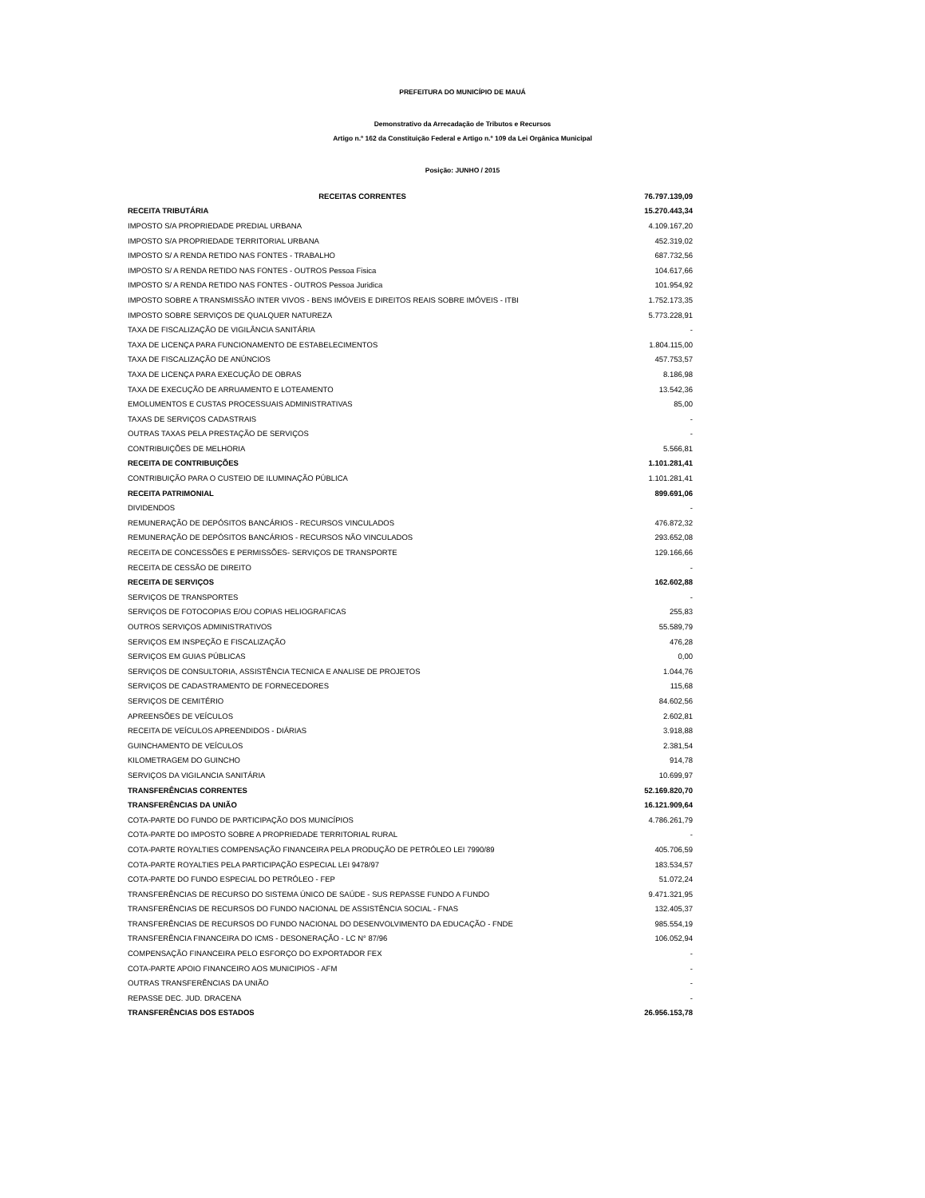PREFEITURA DO MUNICÍPIO DE MAUÁ
Demonstrativo da Arrecadação de Tributos e Recursos
Artigo n.º 162 da Constituição Federal e Artigo n.º 109 da Lei Orgânica Municipal
Posição: JUNHO / 2015
| RECEITAS CORRENTES | 76.797.139,09 |
| RECEITA TRIBUTÁRIA | 15.270.443,34 |
| IMPOSTO S/A PROPRIEDADE PREDIAL URBANA | 4.109.167,20 |
| IMPOSTO S/A PROPRIEDADE TERRITORIAL URBANA | 452.319,02 |
| IMPOSTO S/ A RENDA RETIDO NAS FONTES - TRABALHO | 687.732,56 |
| IMPOSTO S/ A RENDA RETIDO NAS FONTES - OUTROS Pessoa Fisica | 104.617,66 |
| IMPOSTO S/ A RENDA RETIDO NAS FONTES - OUTROS Pessoa Juridica | 101.954,92 |
| IMPOSTO SOBRE A TRANSMISSÃO INTER VIVOS - BENS IMÓVEIS E DIREITOS REAIS SOBRE IMÓVEIS - ITBI | 1.752.173,35 |
| IMPOSTO SOBRE SERVIÇOS DE QUALQUER NATUREZA | 5.773.228,91 |
| TAXA DE FISCALIZAÇÃO DE VIGILÂNCIA SANITÁRIA | - |
| TAXA DE LICENÇA PARA FUNCIONAMENTO DE ESTABELECIMENTOS | 1.804.115,00 |
| TAXA DE FISCALIZAÇÃO DE ANÚNCIOS | 457.753,57 |
| TAXA DE LICENÇA PARA EXECUÇÃO DE OBRAS | 8.186,98 |
| TAXA DE EXECUÇÃO DE ARRUAMENTO E LOTEAMENTO | 13.542,36 |
| EMOLUMENTOS E CUSTAS PROCESSUAIS ADMINISTRATIVAS | 85,00 |
| TAXAS DE SERVIÇOS CADASTRAIS | - |
| OUTRAS TAXAS PELA PRESTAÇÃO DE SERVIÇOS | - |
| CONTRIBUIÇÕES DE MELHORIA | 5.566,81 |
| RECEITA DE CONTRIBUIÇÕES | 1.101.281,41 |
| CONTRIBUIÇÃO PARA O CUSTEIO DE ILUMINAÇÃO PÚBLICA | 1.101.281,41 |
| RECEITA PATRIMONIAL | 899.691,06 |
| DIVIDENDOS | - |
| REMUNERAÇÃO DE DEPÓSITOS BANCÁRIOS - RECURSOS VINCULADOS | 476.872,32 |
| REMUNERAÇÃO DE DEPÓSITOS BANCÁRIOS - RECURSOS NÃO VINCULADOS | 293.652,08 |
| RECEITA DE CONCESSÕES E PERMISSÕES- SERVIÇOS DE TRANSPORTE | 129.166,66 |
| RECEITA DE CESSÃO DE DIREITO | - |
| RECEITA DE SERVIÇOS | 162.602,88 |
| SERVIÇOS DE TRANSPORTES | - |
| SERVIÇOS DE FOTOCOPIAS E/OU COPIAS HELIOGRAFICAS | 255,83 |
| OUTROS SERVIÇOS ADMINISTRATIVOS | 55.589,79 |
| SERVIÇOS EM INSPEÇÃO E FISCALIZAÇÃO | 476,28 |
| SERVIÇOS EM GUIAS PÚBLICAS | 0,00 |
| SERVIÇOS DE CONSULTORIA, ASSISTÊNCIA TECNICA E ANALISE DE PROJETOS | 1.044,76 |
| SERVIÇOS DE CADASTRAMENTO DE FORNECEDORES | 115,68 |
| SERVIÇOS DE CEMITÉRIO | 84.602,56 |
| APREENSÕES DE VEÍCULOS | 2.602,81 |
| RECEITA DE VEÍCULOS APREENDIDOS - DIÁRIAS | 3.918,88 |
| GUINCHAMENTO DE VEÍCULOS | 2.381,54 |
| KILOMETRAGEM DO GUINCHO | 914,78 |
| SERVIÇOS DA VIGILANCIA SANITÁRIA | 10.699,97 |
| TRANSFERÊNCIAS CORRENTES | 52.169.820,70 |
| TRANSFERÊNCIAS DA UNIÃO | 16.121.909,64 |
| COTA-PARTE DO FUNDO DE PARTICIPAÇÃO DOS MUNICÍPIOS | 4.786.261,79 |
| COTA-PARTE DO IMPOSTO SOBRE A PROPRIEDADE TERRITORIAL RURAL | - |
| COTA-PARTE ROYALTIES COMPENSAÇÃO FINANCEIRA PELA PRODUÇÃO DE PETRÓLEO LEI 7990/89 | 405.706,59 |
| COTA-PARTE ROYALTIES PELA PARTICIPAÇÃO ESPECIAL LEI 9478/97 | 183.534,57 |
| COTA-PARTE DO FUNDO ESPECIAL DO PETRÓLEO - FEP | 51.072,24 |
| TRANSFERÊNCIAS DE RECURSO DO SISTEMA ÚNICO DE SAÚDE - SUS REPASSE FUNDO A FUNDO | 9.471.321,95 |
| TRANSFERÊNCIAS DE RECURSOS DO FUNDO NACIONAL DE ASSISTÊNCIA SOCIAL - FNAS | 132.405,37 |
| TRANSFERÊNCIAS DE RECURSOS DO FUNDO NACIONAL DO DESENVOLVIMENTO DA EDUCAÇÃO - FNDE | 985.554,19 |
| TRANSFERÊNCIA FINANCEIRA DO ICMS - DESONERAÇÃO - LC N° 87/96 | 106.052,94 |
| COMPENSAÇÃO FINANCEIRA PELO ESFORÇO DO EXPORTADOR FEX | - |
| COTA-PARTE APOIO FINANCEIRO AOS MUNICIPIOS - AFM | - |
| OUTRAS TRANSFERÊNCIAS DA UNIÃO | - |
| REPASSE DEC. JUD. DRACENA | - |
| TRANSFERÊNCIAS DOS ESTADOS | 26.956.153,78 |